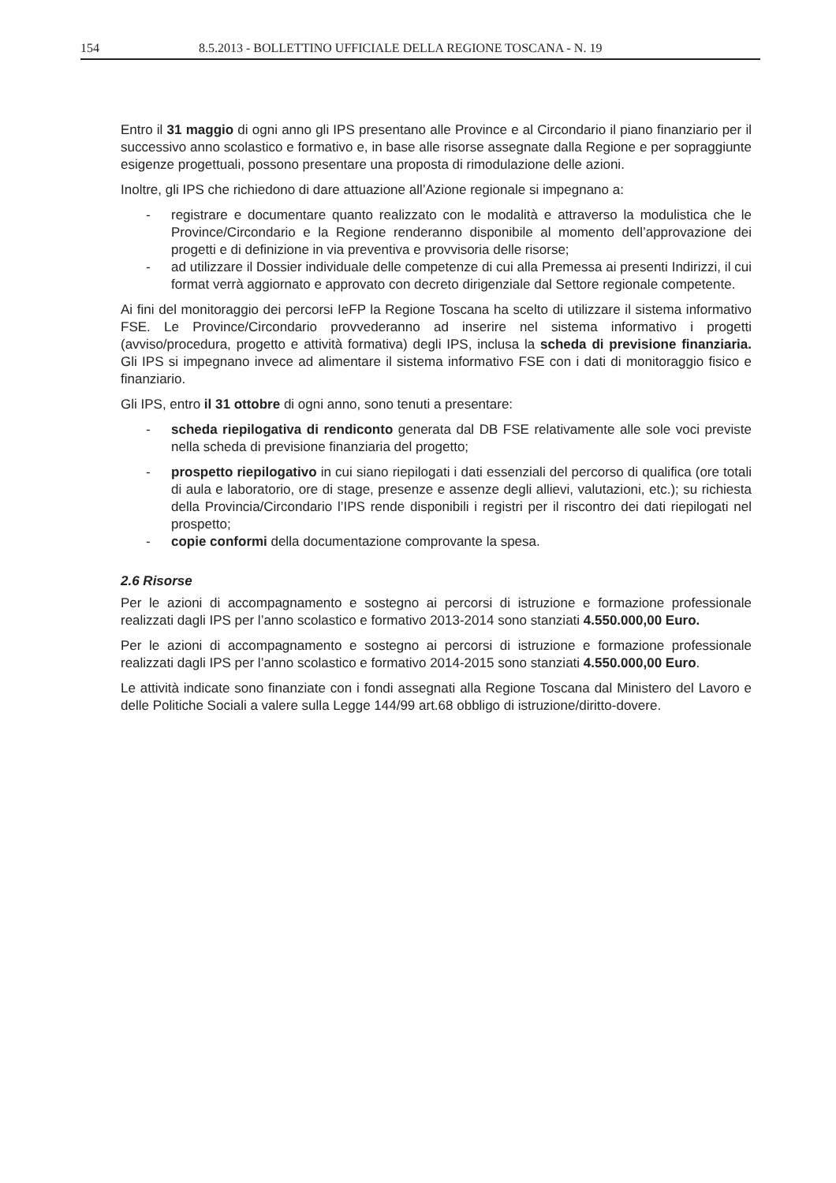154 8.5.2013 - BOLLETTINO UFFICIALE DELLA REGIONE TOSCANA - N. 19
Entro il 31 maggio di ogni anno gli IPS presentano alle Province e al Circondario il piano finanziario per il successivo anno scolastico e formativo e, in base alle risorse assegnate dalla Regione e per sopraggiunte esigenze progettuali, possono presentare una proposta di rimodulazione delle azioni.
Inoltre, gli IPS che richiedono di dare attuazione all’Azione regionale si impegnano a:
- registrare e documentare quanto realizzato con le modalità e attraverso la modulistica che le Province/Circondario e la Regione renderanno disponibile al momento dell’approvazione dei progetti e di definizione in via preventiva e provvisoria delle risorse;
- ad utilizzare il Dossier individuale delle competenze di cui alla Premessa ai presenti Indirizzi, il cui format verrà aggiornato e approvato con decreto dirigenziale dal Settore regionale competente.
Ai fini del monitoraggio dei percorsi IeFP la Regione Toscana ha scelto di utilizzare il sistema informativo FSE. Le Province/Circondario provvederanno ad inserire nel sistema informativo i progetti (avviso/procedura, progetto e attività formativa) degli IPS, inclusa la scheda di previsione finanziaria. Gli IPS si impegnano invece ad alimentare il sistema informativo FSE con i dati di monitoraggio fisico e finanziario.
Gli IPS, entro il 31 ottobre di ogni anno, sono tenuti a presentare:
- scheda riepilogativa di rendiconto generata dal DB FSE relativamente alle sole voci previste nella scheda di previsione finanziaria del progetto;
- prospetto riepilogativo in cui siano riepilogati i dati essenziali del percorso di qualifica (ore totali di aula e laboratorio, ore di stage, presenze e assenze degli allievi, valutazioni, etc.); su richiesta della Provincia/Circondario l’IPS rende disponibili i registri per il riscontro dei dati riepilogati nel prospetto;
- copie conformi della documentazione comprovante la spesa.
2.6 Risorse
Per le azioni di accompagnamento e sostegno ai percorsi di istruzione e formazione professionale realizzati dagli IPS per l’anno scolastico e formativo 2013-2014 sono stanziati 4.550.000,00 Euro.
Per le azioni di accompagnamento e sostegno ai percorsi di istruzione e formazione professionale realizzati dagli IPS per l’anno scolastico e formativo 2014-2015 sono stanziati 4.550.000,00 Euro.
Le attività indicate sono finanziate con i fondi assegnati alla Regione Toscana dal Ministero del Lavoro e delle Politiche Sociali a valere sulla Legge 144/99 art.68 obbligo di istruzione/diritto-dovere.